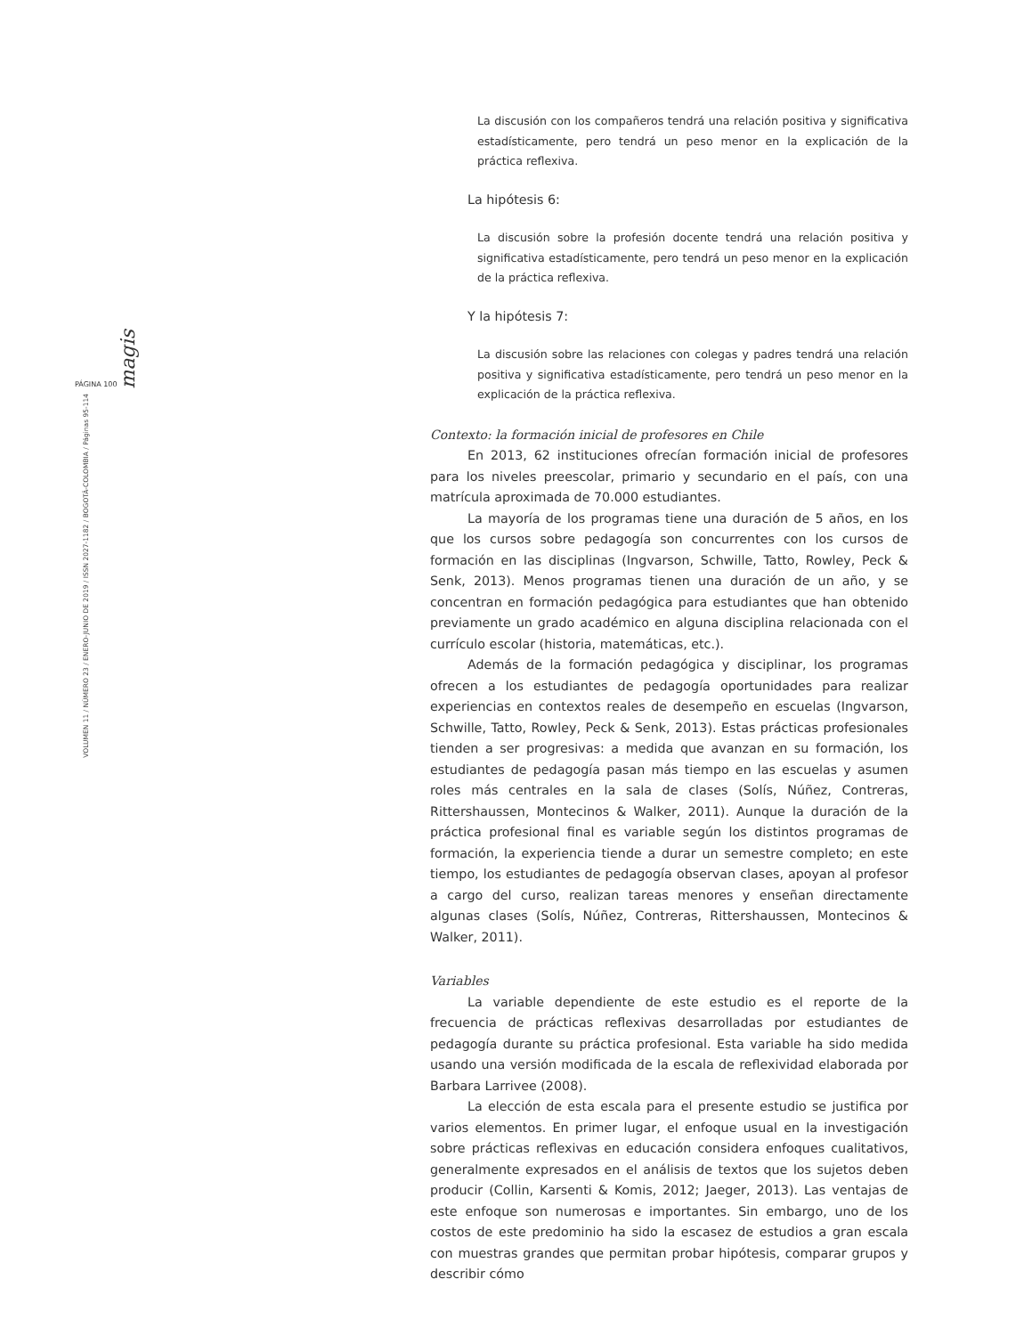PÁGINA 100 magis
VOLUMEN 11 / NÚMERO 23 / ENERO-JUNIO DE 2019 / ISSN 2027-1182 / BOGOTÁ-COLOMBIA / Páginas 95-114
La discusión con los compañeros tendrá una relación positiva y significativa estadísticamente, pero tendrá un peso menor en la explicación de la práctica reflexiva.
La hipótesis 6:
La discusión sobre la profesión docente tendrá una relación positiva y significativa estadísticamente, pero tendrá un peso menor en la explicación de la práctica reflexiva.
Y la hipótesis 7:
La discusión sobre las relaciones con colegas y padres tendrá una relación positiva y significativa estadísticamente, pero tendrá un peso menor en la explicación de la práctica reflexiva.
Contexto: la formación inicial de profesores en Chile
En 2013, 62 instituciones ofrecían formación inicial de profesores para los niveles preescolar, primario y secundario en el país, con una matrícula aproximada de 70.000 estudiantes.
La mayoría de los programas tiene una duración de 5 años, en los que los cursos sobre pedagogía son concurrentes con los cursos de formación en las disciplinas (Ingvarson, Schwille, Tatto, Rowley, Peck & Senk, 2013). Menos programas tienen una duración de un año, y se concentran en formación pedagógica para estudiantes que han obtenido previamente un grado académico en alguna disciplina relacionada con el currículo escolar (historia, matemáticas, etc.).
Además de la formación pedagógica y disciplinar, los programas ofrecen a los estudiantes de pedagogía oportunidades para realizar experiencias en contextos reales de desempeño en escuelas (Ingvarson, Schwille, Tatto, Rowley, Peck & Senk, 2013). Estas prácticas profesionales tienden a ser progresivas: a medida que avanzan en su formación, los estudiantes de pedagogía pasan más tiempo en las escuelas y asumen roles más centrales en la sala de clases (Solís, Núñez, Contreras, Rittershaussen, Montecinos & Walker, 2011). Aunque la duración de la práctica profesional final es variable según los distintos programas de formación, la experiencia tiende a durar un semestre completo; en este tiempo, los estudiantes de pedagogía observan clases, apoyan al profesor a cargo del curso, realizan tareas menores y enseñan directamente algunas clases (Solís, Núñez, Contreras, Rittershaussen, Montecinos & Walker, 2011).
Variables
La variable dependiente de este estudio es el reporte de la frecuencia de prácticas reflexivas desarrolladas por estudiantes de pedagogía durante su práctica profesional. Esta variable ha sido medida usando una versión modificada de la escala de reflexividad elaborada por Barbara Larrivee (2008).
La elección de esta escala para el presente estudio se justifica por varios elementos. En primer lugar, el enfoque usual en la investigación sobre prácticas reflexivas en educación considera enfoques cualitativos, generalmente expresados en el análisis de textos que los sujetos deben producir (Collin, Karsenti & Komis, 2012; Jaeger, 2013). Las ventajas de este enfoque son numerosas e importantes. Sin embargo, uno de los costos de este predominio ha sido la escasez de estudios a gran escala con muestras grandes que permitan probar hipótesis, comparar grupos y describir cómo